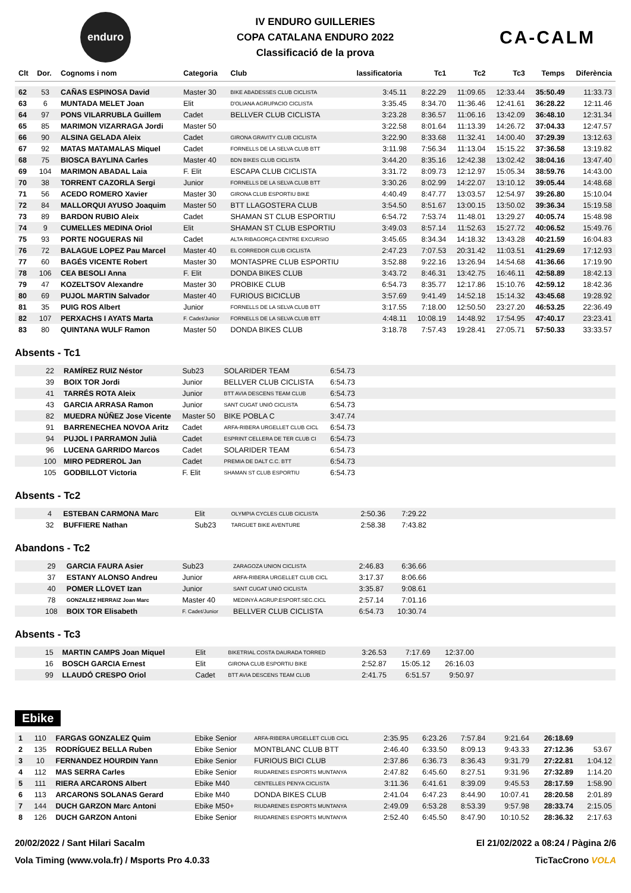enduro
IV ENDURO GUILLERIES
COPA CATALANA ENDURO 2022
Classificació de la prova
CA-CALM
| Clt | Dor. | Cognoms i nom | Categoria | Club | lassificatoria | Tc1 | Tc2 | Tc3 | Temps | Diferència |
| --- | --- | --- | --- | --- | --- | --- | --- | --- | --- | --- |
| 62 | 53 | CAÑAS ESPINOSA David | Master 30 | BIKE ABADESSES CLUB CICLISTA | 3:45.11 | 8:22.29 | 11:09.65 | 12:33.44 | 35:50.49 | 11:33.73 |
| 63 | 6 | MUNTADA MELET Joan | Elit | D'OLIANA AGRUPACIO CICLISTA | 3:35.45 | 8:34.70 | 11:36.46 | 12:41.61 | 36:28.22 | 12:11.46 |
| 64 | 97 | PONS VILARRUBLA Guillem | Cadet | BELLVER CLUB CICLISTA | 3:23.28 | 8:36.57 | 11:06.16 | 13:42.09 | 36:48.10 | 12:31.34 |
| 65 | 85 | MARIMON VIZARRAGA Jordi | Master 50 | | 3:22.58 | 8:01.64 | 11:13.39 | 14:26.72 | 37:04.33 | 12:47.57 |
| 66 | 90 | ALSINA GELADA Aleix | Cadet | GIRONA GRAVITY CLUB CICLISTA | 3:22.90 | 8:33.68 | 11:32.41 | 14:00.40 | 37:29.39 | 13:12.63 |
| 67 | 92 | MATAS MATAMALAS Miquel | Cadet | FORNELLS DE LA SELVA CLUB BTT | 3:11.98 | 7:56.34 | 11:13.04 | 15:15.22 | 37:36.58 | 13:19.82 |
| 68 | 75 | BIOSCA BAYLINA Carles | Master 40 | BDN BIKES CLUB CICLISTA | 3:44.20 | 8:35.16 | 12:42.38 | 13:02.42 | 38:04.16 | 13:47.40 |
| 69 | 104 | MARIMON ABADAL Laia | F. Elit | ESCAPA CLUB CICLISTA | 3:31.72 | 8:09.73 | 12:12.97 | 15:05.34 | 38:59.76 | 14:43.00 |
| 70 | 38 | TORRENT CAZORLA Sergi | Junior | FORNELLS DE LA SELVA CLUB BTT | 3:30.26 | 8:02.99 | 14:22.07 | 13:10.12 | 39:05.44 | 14:48.68 |
| 71 | 56 | ACEDO ROMERO Xavier | Master 30 | GIRONA CLUB ESPORTIU BIKE | 4:40.49 | 8:47.77 | 13:03.57 | 12:54.97 | 39:26.80 | 15:10.04 |
| 72 | 84 | MALLORQUI AYUSO Joaquim | Master 50 | BTT LLAGOSTERA CLUB | 3:54.50 | 8:51.67 | 13:00.15 | 13:50.02 | 39:36.34 | 15:19.58 |
| 73 | 89 | BARDON RUBIO Aleix | Cadet | SHAMAN ST CLUB ESPORTIU | 6:54.72 | 7:53.74 | 11:48.01 | 13:29.27 | 40:05.74 | 15:48.98 |
| 74 | 9 | CUMELLES MEDINA Oriol | Elit | SHAMAN ST CLUB ESPORTIU | 3:49.03 | 8:57.14 | 11:52.63 | 15:27.72 | 40:06.52 | 15:49.76 |
| 75 | 93 | PORTE NOGUERAS Nil | Cadet | ALTA RIBAGORÇA CENTRE EXCURSIO | 3:45.65 | 8:34.34 | 14:18.32 | 13:43.28 | 40:21.59 | 16:04.83 |
| 76 | 72 | BALAGUE LOPEZ Pau Marcel | Master 40 | EL CORREDOR CLUB CICLISTA | 2:47.23 | 7:07.53 | 20:31.42 | 11:03.51 | 41:29.69 | 17:12.93 |
| 77 | 60 | BAGÉS VICENTE Robert | Master 30 | MONTASPRE CLUB ESPORTIU | 3:52.88 | 9:22.16 | 13:26.94 | 14:54.68 | 41:36.66 | 17:19.90 |
| 78 | 106 | CEA BESOLI Anna | F. Elit | DONDA BIKES CLUB | 3:43.72 | 8:46.31 | 13:42.75 | 16:46.11 | 42:58.89 | 18:42.13 |
| 79 | 47 | KOZELTSOV Alexandre | Master 30 | PROBIKE CLUB | 6:54.73 | 8:35.77 | 12:17.86 | 15:10.76 | 42:59.12 | 18:42.36 |
| 80 | 69 | PUJOL MARTIN Salvador | Master 40 | FURIOUS BICICLUB | 3:57.69 | 9:41.49 | 14:52.18 | 15:14.32 | 43:45.68 | 19:28.92 |
| 81 | 35 | PUIG ROS Albert | Junior | FORNELLS DE LA SELVA CLUB BTT | 3:17.55 | 7:18.00 | 12:50.50 | 23:27.20 | 46:53.25 | 22:36.49 |
| 82 | 107 | PERXACHS I AYATS Marta | F. Cadet/Junior | FORNELLS DE LA SELVA CLUB BTT | 4:48.11 | 10:08.19 | 14:48.92 | 17:54.95 | 47:40.17 | 23:23.41 |
| 83 | 80 | QUINTANA WULF Ramon | Master 50 | DONDA BIKES CLUB | 3:18.78 | 7:57.43 | 19:28.41 | 27:05.71 | 57:50.33 | 33:33.57 |
Absents - Tc1
| | 22 | RAMÍREZ RUIZ Néstor | Sub23 | SOLARIDER TEAM | 6:54.73 | |
| | 39 | BOIX TOR Jordi | Junior | BELLVER CLUB CICLISTA | 6:54.73 | |
| | 41 | TARRÉS ROTA Aleix | Junior | BTT AVIA DESCENS TEAM CLUB | 6:54.73 | |
| | 43 | GARCIA ARRASA Ramon | Junior | SANT CUGAT UNIÓ CICLISTA | 6:54.73 | |
| | 82 | MUEDRA NÚÑEZ Jose Vicente | Master 50 | BIKE POBLA C | 3:47.74 | |
| | 91 | BARRENECHEA NOVOA Aritz | Cadet | ARFA-RIBERA URGELLET CLUB CICL | 6:54.73 | |
| | 94 | PUJOL I PARRAMON Julià | Cadet | ESPRINT CELLERA DE TER CLUB CI | 6:54.73 | |
| | 96 | LUCENA GARRIDO Marcos | Cadet | SOLARIDER TEAM | 6:54.73 | |
| | 100 | MIRO PEDREROL Jan | Cadet | PREMIA DE DALT C.C. BTT | 6:54.73 | |
| | 105 | GODBILLOT Victoria | F. Elit | SHAMAN ST CLUB ESPORTIU | 6:54.73 | |
Absents - Tc2
| | 4 | ESTEBAN CARMONA Marc | Elit | OLYMPIA CYCLES CLUB CICLISTA | 2:50.36 | 7:29.22 | |
| | 32 | BUFFIERE Nathan | Sub23 | TARGUET BIKE AVENTURE | 2:58.38 | 7:43.82 | |
Abandons - Tc2
| | 29 | GARCIA FAURA Asier | Sub23 | ZARAGOZA UNION CICLISTA | 2:46.83 | 6:36.66 | |
| | 37 | ESTANY ALONSO Andreu | Junior | ARFA-RIBERA URGELLET CLUB CICL | 3:17.37 | 8:06.66 | |
| | 40 | POMER LLOVET Izan | Junior | SANT CUGAT UNIÓ CICLISTA | 3:35.87 | 9:08.61 | |
| | 78 | GONZALEZ HERRAIZ Joan Marc | Master 40 | MEDINYÀ AGRUP.ESPORT.SEC.CICL | 2:57.14 | 7:01.16 | |
| | 108 | BOIX TOR Elisabeth | F. Cadet/Junior | BELLVER CLUB CICLISTA | 6:54.73 | 10:30.74 | |
Absents - Tc3
| | 15 | MARTIN CAMPS Joan Miquel | Elit | BIKETRIAL COSTA DAURADA TORRED | 3:26.53 | 7:17.69 | 12:37.00 | |
| | 16 | BOSCH GARCIA Ernest | Elit | GIRONA CLUB ESPORTIU BIKE | 2:52.87 | 15:05.12 | 26:16.03 | |
| | 99 | LLAUDÓ CRESPO Oriol | Cadet | BTT AVIA DESCENS TEAM CLUB | 2:41.75 | 6:51.57 | 9:50.97 | |
Ebike
| 1 | 110 | FARGAS GONZALEZ Quim | Ebike Senior | ARFA-RIBERA URGELLET CLUB CICL | 2:35.95 | 6:23.26 | 7:57.84 | 9:21.64 | 26:18.69 | |
| 2 | 135 | RODRÍGUEZ BELLA Ruben | Ebike Senior | MONTBLANC CLUB BTT | 2:46.40 | 6:33.50 | 8:09.13 | 9:43.33 | 27:12.36 | 53.67 |
| 3 | 10 | FERNANDEZ HOURDIN Yann | Ebike Senior | FURIOUS BICI CLUB | 2:37.86 | 6:36.73 | 8:36.43 | 9:31.79 | 27:22.81 | 1:04.12 |
| 4 | 112 | MAS SERRA Carles | Ebike Senior | RIUDARENES ESPORTS MUNTANYA | 2:47.82 | 6:45.60 | 8:27.51 | 9:31.96 | 27:32.89 | 1:14.20 |
| 5 | 111 | RIERA ARCARONS Albert | Ebike M40 | CENTELLES PENYA CICLISTA | 3:11.36 | 6:41.61 | 8:39.09 | 9:45.53 | 28:17.59 | 1:58.90 |
| 6 | 113 | ARCARONS SOLANAS Gerard | Ebike M40 | DONDA BIKES CLUB | 2:41.04 | 6:47.23 | 8:44.90 | 10:07.41 | 28:20.58 | 2:01.89 |
| 7 | 144 | DUCH GARZON Marc Antoni | Ebike M50+ | RIUDARENES ESPORTS MUNTANYA | 2:49.09 | 6:53.28 | 8:53.39 | 9:57.98 | 28:33.74 | 2:15.05 |
| 8 | 126 | DUCH GARZON Antoni | Ebike Senior | RIUDARENES ESPORTS MUNTANYA | 2:52.40 | 6:45.50 | 8:47.90 | 10:10.52 | 28:36.32 | 2:17.63 |
20/02/2022 / Sant Hilari Sacalm El 21/02/2022 a 08:24 / Pàgina 2/6
Vola Timing (www.vola.fr) / Msports Pro 4.0.33 TicTacCrono VOLA